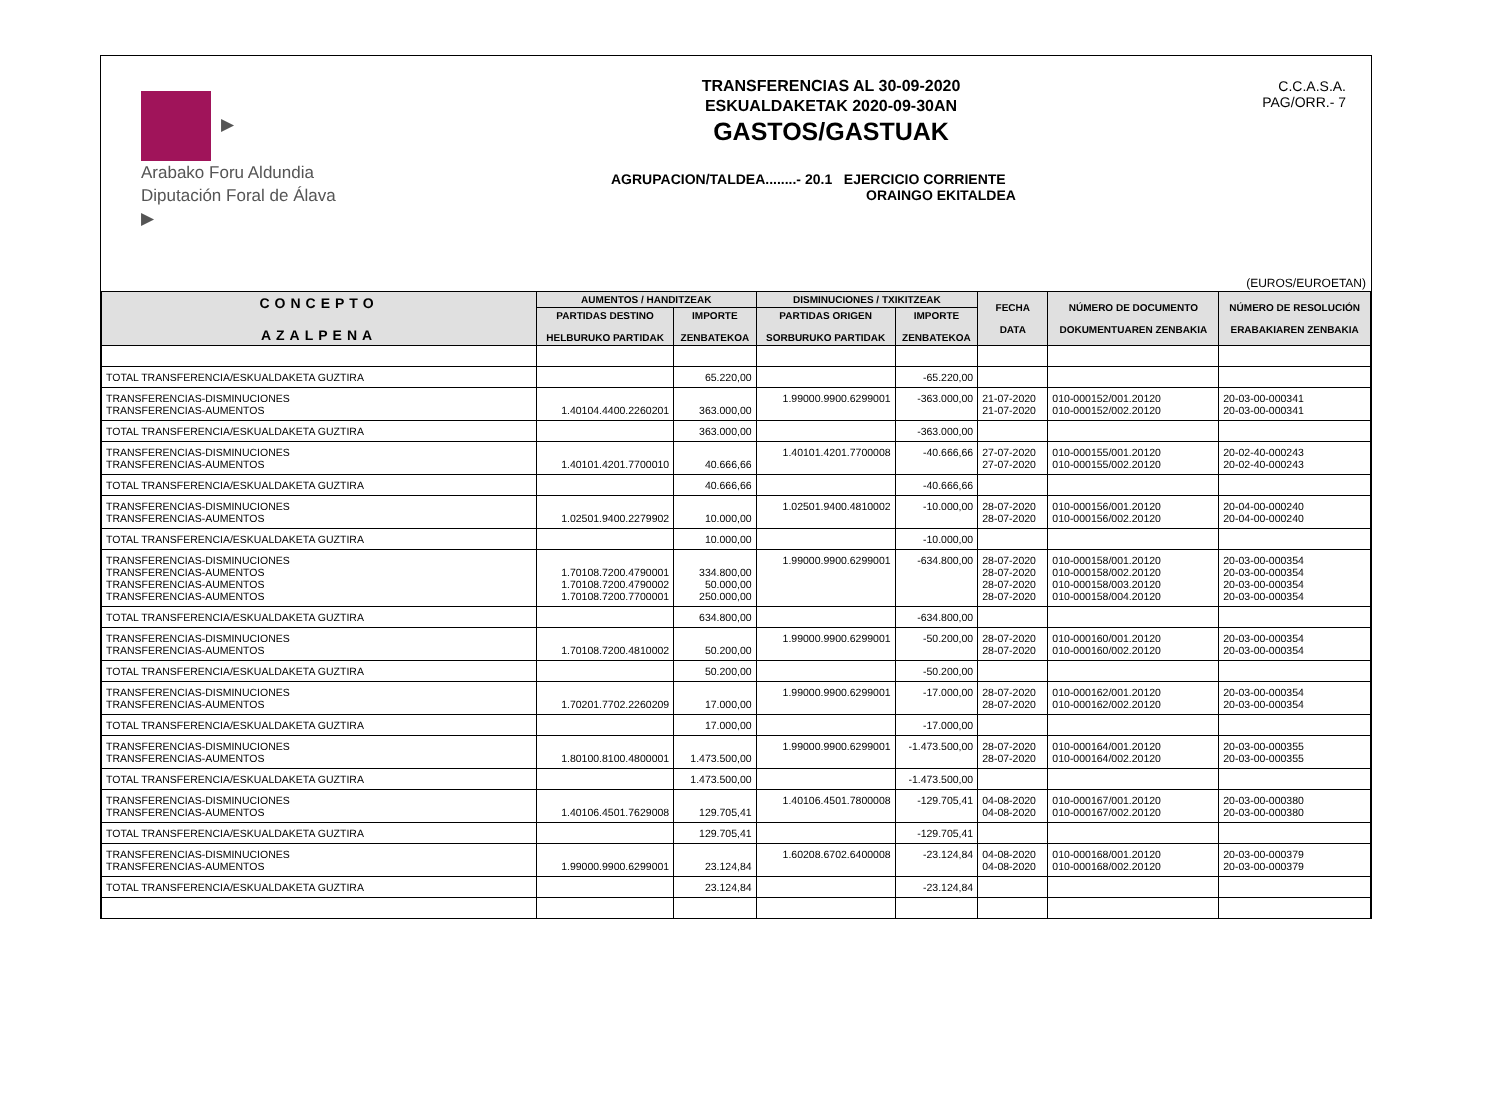▶
Arabako Foru Aldundia
Diputación Foral de Álava
▶
TRANSFERENCIAS AL 30-09-2020
ESKUALDAKETAK 2020-09-30AN
GASTOS/GASTUAK
AGRUPACION/TALDEA........- 20.1 EJERCICIO CORRIENTE
ORAINGO EKITALDEA
C.C.A.S.A.
PAG/ORR.- 7
(EUROS/EUROETAN)
| CONCEPTO AZALPENA | AUMENTOS / HANDITZEAK | | DISMINUCIONES / TXIKITZEAK | | FECHA DATA | NÚMERO DE DOCUMENTO DOKUMENTUAREN ZENBAKIA | NÚMERO DE RESOLUCIÓN ERABAKIAREN ZENBAKIA |
| --- | --- | --- | --- | --- | --- | --- | --- |
| | PARTIDAS DESTINO HELBURUKO PARTIDAK | IMPORTE ZENBATEKOA | PARTIDAS ORIGEN SORBURUKO PARTIDAK | IMPORTE ZENBATEKOA | | | |
| TOTAL TRANSFERENCIA/ESKUALDAKETA GUZTIRA | | 65.220,00 | | -65.220,00 | | | |
| TRANSFERENCIAS-DISMINUCIONES TRANSFERENCIAS-AUMENTOS | 1.40104.4400.2260201 | 363.000,00 | 1.99000.9900.6299001 | -363.000,00 | 21-07-2020 21-07-2020 | 010-000152/001.20120 010-000152/002.20120 | 20-03-00-000341 20-03-00-000341 |
| TOTAL TRANSFERENCIA/ESKUALDAKETA GUZTIRA | | 363.000,00 | | -363.000,00 | | | |
| TRANSFERENCIAS-DISMINUCIONES TRANSFERENCIAS-AUMENTOS | 1.40101.4201.7700010 | 40.666,66 | 1.40101.4201.7700008 | -40.666,66 | 27-07-2020 27-07-2020 | 010-000155/001.20120 010-000155/002.20120 | 20-02-40-000243 20-02-40-000243 |
| TOTAL TRANSFERENCIA/ESKUALDAKETA GUZTIRA | | 40.666,66 | | -40.666,66 | | | |
| TRANSFERENCIAS-DISMINUCIONES TRANSFERENCIAS-AUMENTOS | 1.02501.9400.2279902 | 10.000,00 | 1.02501.9400.4810002 | -10.000,00 | 28-07-2020 28-07-2020 | 010-000156/001.20120 010-000156/002.20120 | 20-04-00-000240 20-04-00-000240 |
| TOTAL TRANSFERENCIA/ESKUALDAKETA GUZTIRA | | 10.000,00 | | -10.000,00 | | | |
| TRANSFERENCIAS-DISMINUCIONES TRANSFERENCIAS-AUMENTOS TRANSFERENCIAS-AUMENTOS TRANSFERENCIAS-AUMENTOS | 1.70108.7200.4790001 1.70108.7200.4790002 1.70108.7200.7700001 | 334.800,00 50.000,00 250.000,00 | 1.99000.9900.6299001 | -634.800,00 | 28-07-2020 28-07-2020 28-07-2020 28-07-2020 | 010-000158/001.20120 010-000158/002.20120 010-000158/003.20120 010-000158/004.20120 | 20-03-00-000354 20-03-00-000354 20-03-00-000354 20-03-00-000354 |
| TOTAL TRANSFERENCIA/ESKUALDAKETA GUZTIRA | | 634.800,00 | | -634.800,00 | | | |
| TRANSFERENCIAS-DISMINUCIONES TRANSFERENCIAS-AUMENTOS | 1.70108.7200.4810002 | 50.200,00 | 1.99000.9900.6299001 | -50.200,00 | 28-07-2020 28-07-2020 | 010-000160/001.20120 010-000160/002.20120 | 20-03-00-000354 20-03-00-000354 |
| TOTAL TRANSFERENCIA/ESKUALDAKETA GUZTIRA | | 50.200,00 | | -50.200,00 | | | |
| TRANSFERENCIAS-DISMINUCIONES TRANSFERENCIAS-AUMENTOS | 1.70201.7702.2260209 | 17.000,00 | 1.99000.9900.6299001 | -17.000,00 | 28-07-2020 28-07-2020 | 010-000162/001.20120 010-000162/002.20120 | 20-03-00-000354 20-03-00-000354 |
| TOTAL TRANSFERENCIA/ESKUALDAKETA GUZTIRA | | 17.000,00 | | -17.000,00 | | | |
| TRANSFERENCIAS-DISMINUCIONES TRANSFERENCIAS-AUMENTOS | 1.80100.8100.4800001 | 1.473.500,00 | 1.99000.9900.6299001 | -1.473.500,00 | 28-07-2020 28-07-2020 | 010-000164/001.20120 010-000164/002.20120 | 20-03-00-000355 20-03-00-000355 |
| TOTAL TRANSFERENCIA/ESKUALDAKETA GUZTIRA | | 1.473.500,00 | | -1.473.500,00 | | | |
| TRANSFERENCIAS-DISMINUCIONES TRANSFERENCIAS-AUMENTOS | 1.40106.4501.7629008 | 129.705,41 | 1.40106.4501.7800008 | -129.705,41 | 04-08-2020 04-08-2020 | 010-000167/001.20120 010-000167/002.20120 | 20-03-00-000380 20-03-00-000380 |
| TOTAL TRANSFERENCIA/ESKUALDAKETA GUZTIRA | | 129.705,41 | | -129.705,41 | | | |
| TRANSFERENCIAS-DISMINUCIONES TRANSFERENCIAS-AUMENTOS | 1.99000.9900.6299001 | 23.124,84 | 1.60208.6702.6400008 | -23.124,84 | 04-08-2020 04-08-2020 | 010-000168/001.20120 010-000168/002.20120 | 20-03-00-000379 20-03-00-000379 |
| TOTAL TRANSFERENCIA/ESKUALDAKETA GUZTIRA | | 23.124,84 | | -23.124,84 | | | |